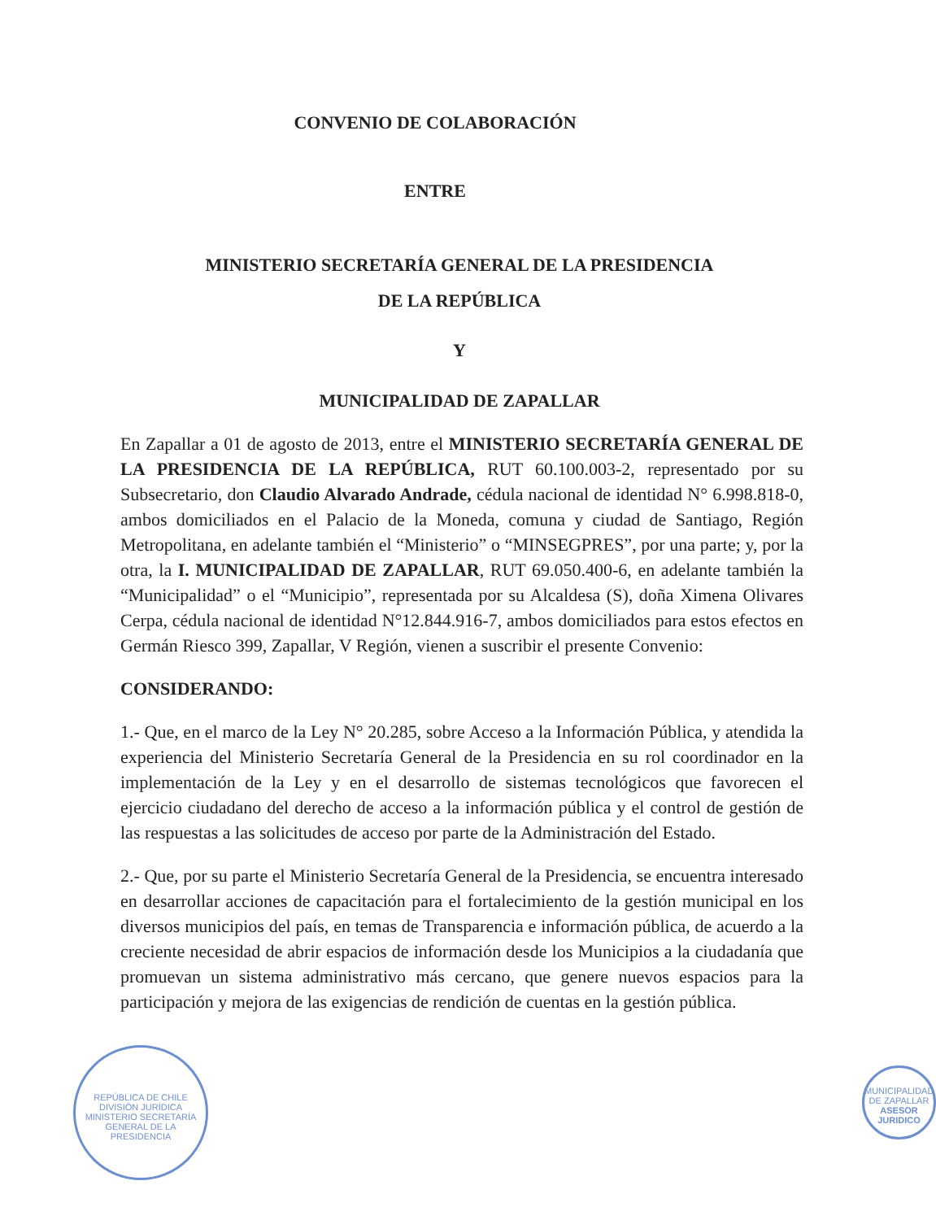CONVENIO DE COLABORACIÓN
ENTRE
MINISTERIO SECRETARÍA GENERAL DE LA PRESIDENCIA
DE LA REPÚBLICA
Y
MUNICIPALIDAD DE ZAPALLAR
En Zapallar a 01 de agosto de 2013, entre el MINISTERIO SECRETARÍA GENERAL DE LA PRESIDENCIA DE LA REPÚBLICA, RUT 60.100.003-2, representado por su Subsecretario, don Claudio Alvarado Andrade, cédula nacional de identidad N° 6.998.818-0, ambos domiciliados en el Palacio de la Moneda, comuna y ciudad de Santiago, Región Metropolitana, en adelante también el “Ministerio” o “MINSEGPRES”, por una parte; y, por la otra, la I. MUNICIPALIDAD DE ZAPALLAR, RUT 69.050.400-6, en adelante también la “Municipalidad” o el “Municipio”, representada por su Alcaldesa (S), doña Ximena Olivares Cerpa, cédula nacional de identidad N°12.844.916-7, ambos domiciliados para estos efectos en Germán Riesco 399, Zapallar, V Región, vienen a suscribir el presente Convenio:
CONSIDERANDO:
1.- Que, en el marco de la Ley N° 20.285, sobre Acceso a la Información Pública, y atendida la experiencia del Ministerio Secretaría General de la Presidencia en su rol coordinador en la implementación de la Ley y en el desarrollo de sistemas tecnológicos que favorecen el ejercicio ciudadano del derecho de acceso a la información pública y el control de gestión de las respuestas a las solicitudes de acceso por parte de la Administración del Estado.
2.- Que, por su parte el Ministerio Secretaría General de la Presidencia, se encuentra interesado en desarrollar acciones de capacitación para el fortalecimiento de la gestión municipal en los diversos municipios del país, en temas de Transparencia e información pública, de acuerdo a la creciente necesidad de abrir espacios de información desde los Municipios a la ciudadanía que promuevan un sistema administrativo más cercano, que genere nuevos espacios para la participación y mejora de las exigencias de rendición de cuentas en la gestión pública.
REPÚBLICA DE CHILE
DIVISIÓN JURÍDICA
MINISTERIO SECRETARÍA GENERAL DE LA PRESIDENCIA
MUNICIPALIDAD DE ZAPALLAR
ASESOR JURIDICO